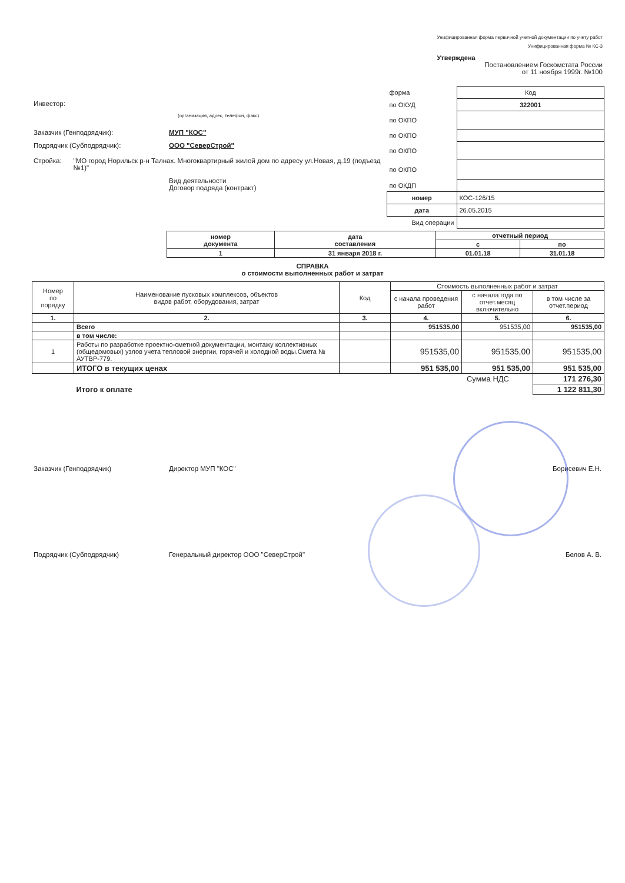Унифицированная форма первичной учетной документации по учету работ
Унифицированная форма № КС-3
Утверждена
Постановлением Госкомстата России
от 11 ноября 1999г. №100
Инвестор:
(организация, адрес, телефон, факс)
Заказчик (Генподрядчик): МУП "КОС"
Подрядчик (Субподрядчик): ООО "СеверСтрой"
Стройка: "МО город Норильск р-н Талнах. Многоквартирный жилой дом по адресу ул.Новая, д.19 (подъезд №1)"
Вид деятельности
Договор подряда (контракт)
| форма | Код |
| по ОКУД | 322001 |
| по ОКПО | |
| по ОКПО | |
| по ОКПО | |
| по ОКПО | |
| по ОКДП | |
| номер | КОС-126/15 |
| дата | 26.05.2015 |
| Вид операции | |
| номер документа | дата составления | отчетный период | |
| | | с | по |
| 1 | 31 января 2018 г. | 01.01.18 | 31.01.18 |
СПРАВКА
о стоимости выполненных работ и затрат
| Номер по порядку | Наименование пусковых комплексов, объектов видов работ, оборудования, затрат | Код | Стоимость выполненных работ и затрат | | |
| --- | --- | --- | --- | --- | --- |
| | | | с начала проведения работ | с начала года по отчет.месяц включительно | в том числе за отчет.период |
| 1. | 2. | 3. | 4. | 5. | 6. |
| | Всего | | 951535,00 | 951535,00 | 951535,00 |
| | в том числе: | | | | |
| 1 | Работы по разработке проектно-сметной документации, монтажу коллективных (общедомовых) узлов учета тепловой энергии, горячей и холодной воды.Смета № АУТВР-779. | | 951535,00 | 951535,00 | 951535,00 |
| | ИТОГО в текущих ценах | | 951 535,00 | 951 535,00 | 951 535,00 |
| Сумма НДС | | | | | 171 276,30 |
| | Итого к оплате | | | | 1 122 811,30 |
Заказчик (Генподрядчик) Директор МУП "КОС" Борисевич Е.Н.
Подрядчик (Субподрядчик) Генеральный директор ООО "СеверСтрой"
Белов А. В.